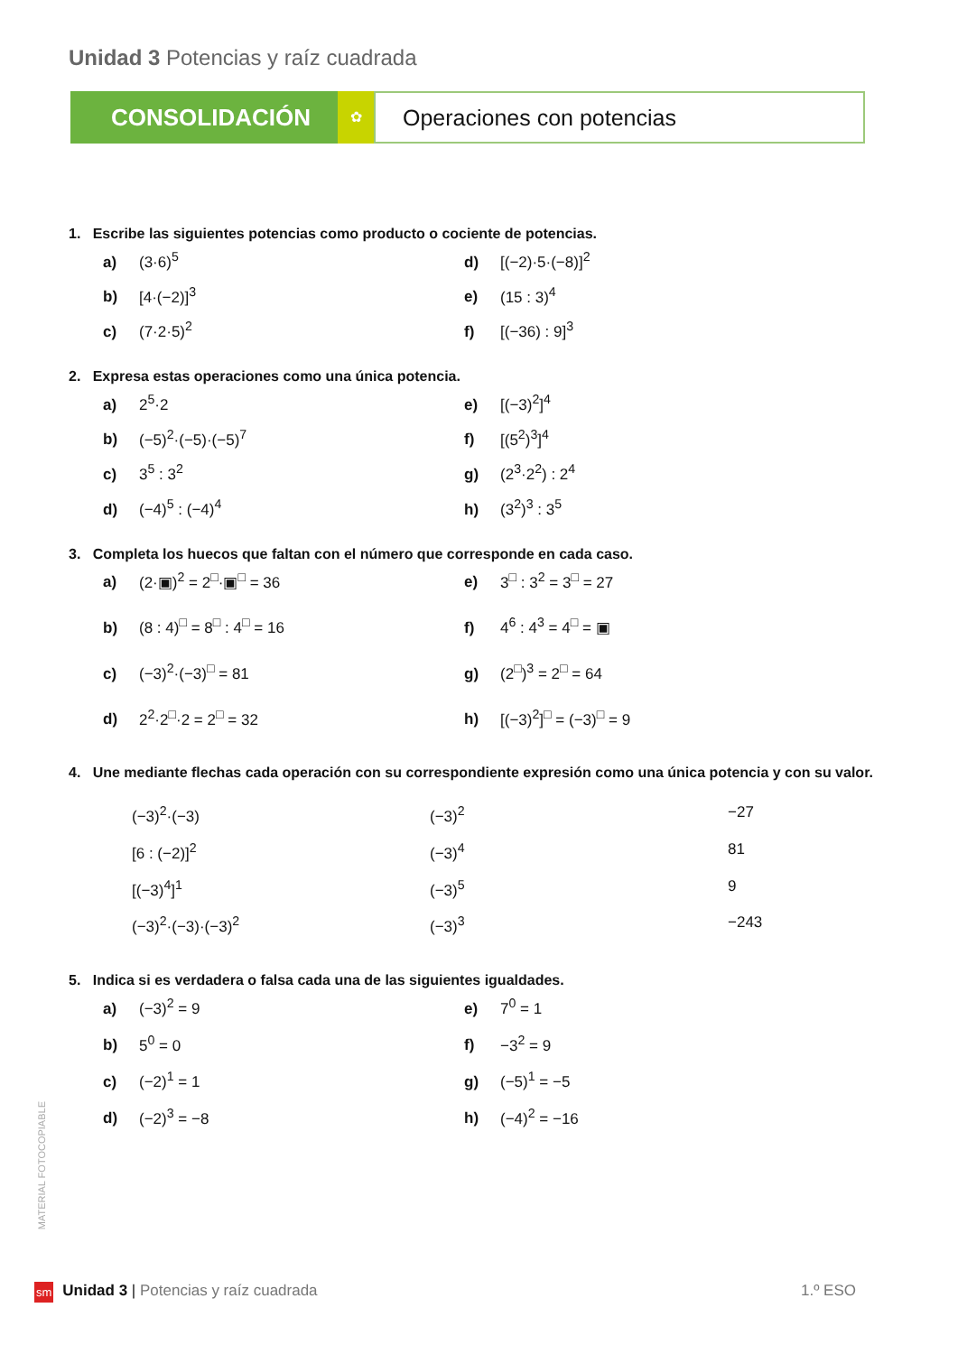Unidad 3 Potencias y raíz cuadrada
CONSOLIDACIÓN
✿
Operaciones con potencias
1. Escribe las siguientes potencias como producto o cociente de potencias.
a) (3·6)<sup>5</sup>
d) [(−2)·5·(−8)]<sup>2</sup>
b) [4·(−2)]<sup>3</sup>
e) (15 : 3)<sup>4</sup>
c) (7·2·5)<sup>2</sup>
f) [(−36) : 9]<sup>3</sup>
2. Expresa estas operaciones como una única potencia.
a) 2<sup>5</sup>·2
e) [(−3)<sup>2</sup>]<sup>4</sup>
b) (−5)<sup>2</sup>·(−5)·(−5)<sup>7</sup>
f) [(5<sup>2</sup>)<sup>3</sup>]<sup>4</sup>
c) 3<sup>5</sup> : 3<sup>2</sup>
g) (2<sup>3</sup>·2<sup>2</sup>) : 2<sup>4</sup>
d) (−4)<sup>5</sup> : (−4)<sup>4</sup>
h) (3<sup>2</sup>)<sup>3</sup> : 3<sup>5</sup>
3. Completa los huecos que faltan con el número que corresponde en cada caso.
a) (2·▣)<sup>2</sup> = 2<sup>□</sup>·▣<sup>□</sup> = 36
e) 3<sup>□</sup> : 3<sup>2</sup> = 3<sup>□</sup> = 27
b) (8 : 4)<sup>□</sup> = 8<sup>□</sup> : 4<sup>□</sup> = 16
f) 4<sup>6</sup> : 4<sup>3</sup> = 4<sup>□</sup> = ▣
c) (−3)<sup>2</sup>·(−3)<sup>□</sup> = 81
g) (2<sup>□</sup>)<sup>3</sup> = 2<sup>□</sup> = 64
d) 2<sup>2</sup>·2<sup>□</sup>·2 = 2<sup>□</sup> = 32
h) [(−3)<sup>2</sup>]<sup>□</sup> = (−3)<sup>□</sup> = 9
4. Une mediante flechas cada operación con su correspondiente expresión como una única potencia y con su valor.
(−3)<sup>2</sup>·(−3)
(−3)<sup>2</sup>
−27
[6 : (−2)]<sup>2</sup>
(−3)<sup>4</sup>
81
[(−3)<sup>4</sup>]<sup>1</sup>
(−3)<sup>5</sup>
9
(−3)<sup>2</sup>·(−3)·(−3)<sup>2</sup>
(−3)<sup>3</sup>
−243
5. Indica si es verdadera o falsa cada una de las siguientes igualdades.
a) (−3)<sup>2</sup> = 9
e) 7<sup>0</sup> = 1
b) 5<sup>0</sup> = 0
f) −3<sup>2</sup> = 9
c) (−2)<sup>1</sup> = 1
g) (−5)<sup>1</sup> = −5
d) (−2)<sup>3</sup> = −8
h) (−4)<sup>2</sup> = −16
MATERIAL FOTOCOPIABLE
sm Unidad 3 | Potencias y raíz cuadrada 1.º ESO